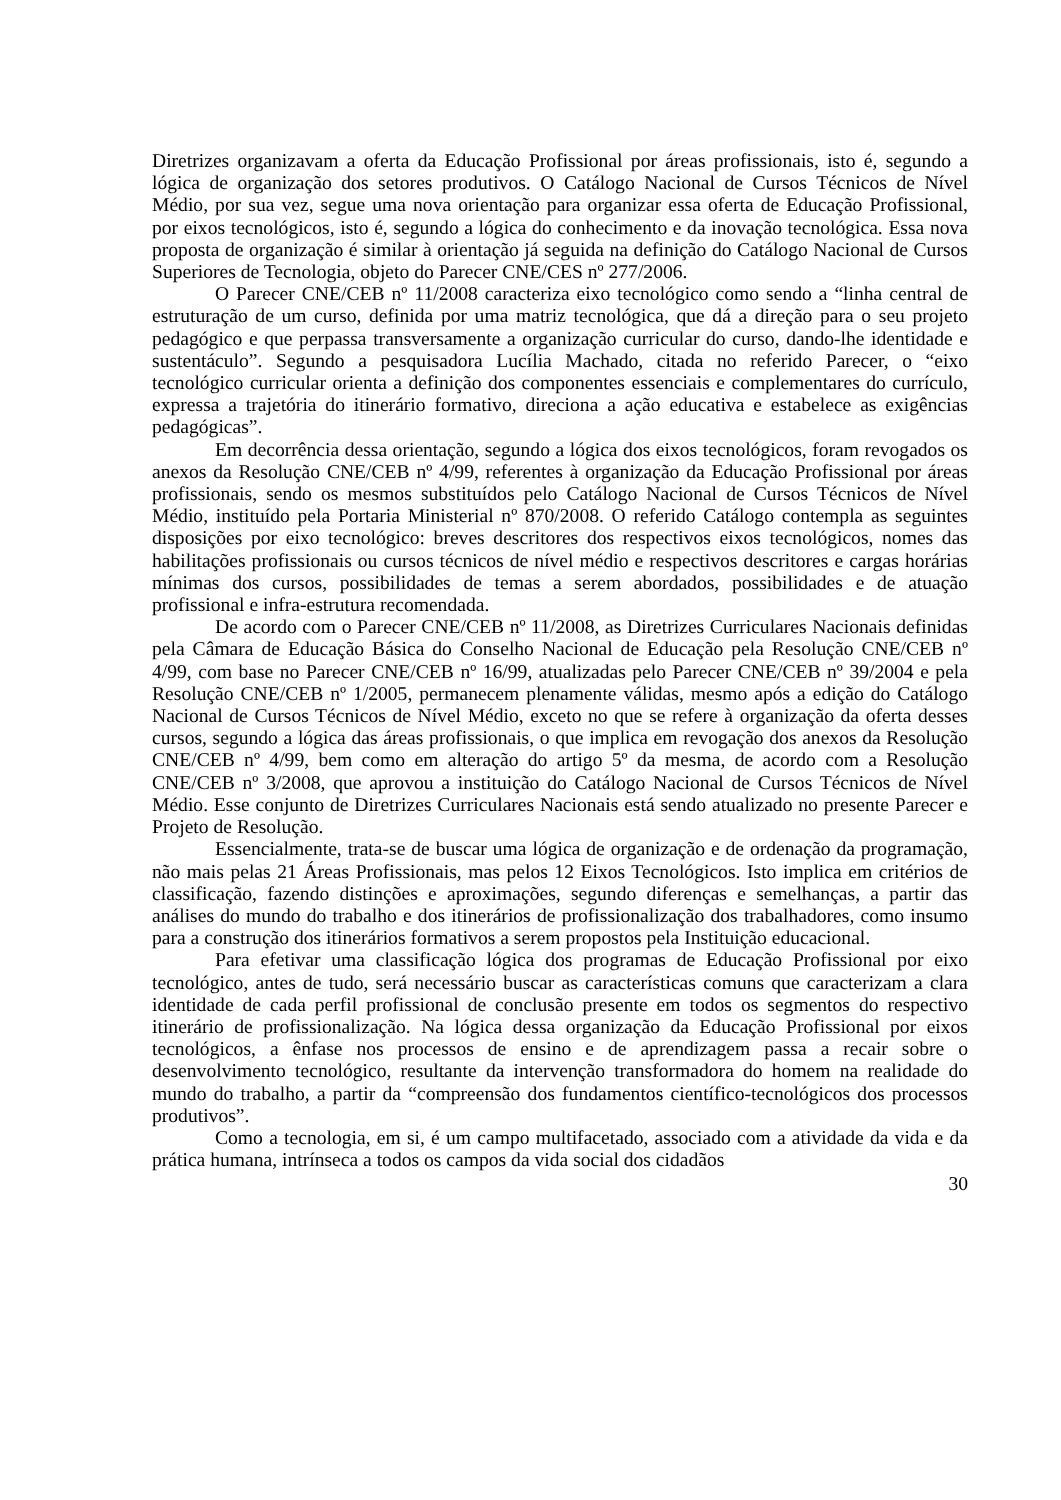Diretrizes organizavam a oferta da Educação Profissional por áreas profissionais, isto é, segundo a lógica de organização dos setores produtivos. O Catálogo Nacional de Cursos Técnicos de Nível Médio, por sua vez, segue uma nova orientação para organizar essa oferta de Educação Profissional, por eixos tecnológicos, isto é, segundo a lógica do conhecimento e da inovação tecnológica. Essa nova proposta de organização é similar à orientação já seguida na definição do Catálogo Nacional de Cursos Superiores de Tecnologia, objeto do Parecer CNE/CES nº 277/2006.
O Parecer CNE/CEB nº 11/2008 caracteriza eixo tecnológico como sendo a “linha central de estruturação de um curso, definida por uma matriz tecnológica, que dá a direção para o seu projeto pedagógico e que perpassa transversamente a organização curricular do curso, dando-lhe identidade e sustentáculo”. Segundo a pesquisadora Lucília Machado, citada no referido Parecer, o “eixo tecnológico curricular orienta a definição dos componentes essenciais e complementares do currículo, expressa a trajetória do itinerário formativo, direciona a ação educativa e estabelece as exigências pedagógicas”.
Em decorrência dessa orientação, segundo a lógica dos eixos tecnológicos, foram revogados os anexos da Resolução CNE/CEB nº 4/99, referentes à organização da Educação Profissional por áreas profissionais, sendo os mesmos substituídos pelo Catálogo Nacional de Cursos Técnicos de Nível Médio, instituído pela Portaria Ministerial nº 870/2008. O referido Catálogo contempla as seguintes disposições por eixo tecnológico: breves descritores dos respectivos eixos tecnológicos, nomes das habilitações profissionais ou cursos técnicos de nível médio e respectivos descritores e cargas horárias mínimas dos cursos, possibilidades de temas a serem abordados, possibilidades e de atuação profissional e infra-estrutura recomendada.
De acordo com o Parecer CNE/CEB nº 11/2008, as Diretrizes Curriculares Nacionais definidas pela Câmara de Educação Básica do Conselho Nacional de Educação pela Resolução CNE/CEB nº 4/99, com base no Parecer CNE/CEB nº 16/99, atualizadas pelo Parecer CNE/CEB nº 39/2004 e pela Resolução CNE/CEB nº 1/2005, permanecem plenamente válidas, mesmo após a edição do Catálogo Nacional de Cursos Técnicos de Nível Médio, exceto no que se refere à organização da oferta desses cursos, segundo a lógica das áreas profissionais, o que implica em revogação dos anexos da Resolução CNE/CEB nº 4/99, bem como em alteração do artigo 5º da mesma, de acordo com a Resolução CNE/CEB nº 3/2008, que aprovou a instituição do Catálogo Nacional de Cursos Técnicos de Nível Médio. Esse conjunto de Diretrizes Curriculares Nacionais está sendo atualizado no presente Parecer e Projeto de Resolução.
Essencialmente, trata-se de buscar uma lógica de organização e de ordenação da programação, não mais pelas 21 Áreas Profissionais, mas pelos 12 Eixos Tecnológicos. Isto implica em critérios de classificação, fazendo distinções e aproximações, segundo diferenças e semelhanças, a partir das análises do mundo do trabalho e dos itinerários de profissionalização dos trabalhadores, como insumo para a construção dos itinerários formativos a serem propostos pela Instituição educacional.
Para efetivar uma classificação lógica dos programas de Educação Profissional por eixo tecnológico, antes de tudo, será necessário buscar as características comuns que caracterizam a clara identidade de cada perfil profissional de conclusão presente em todos os segmentos do respectivo itinerário de profissionalização. Na lógica dessa organização da Educação Profissional por eixos tecnológicos, a ênfase nos processos de ensino e de aprendizagem passa a recair sobre o desenvolvimento tecnológico, resultante da intervenção transformadora do homem na realidade do mundo do trabalho, a partir da “compreensão dos fundamentos científico-tecnológicos dos processos produtivos”.
Como a tecnologia, em si, é um campo multifacetado, associado com a atividade da vida e da prática humana, intrínseca a todos os campos da vida social dos cidadãos
30